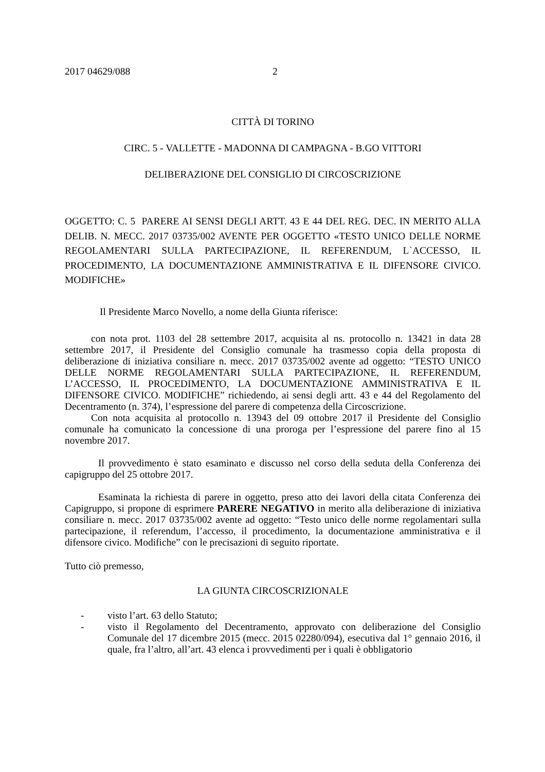2017 04629/088 2
CITTÀ DI TORINO
CIRC. 5 - VALLETTE - MADONNA DI CAMPAGNA - B.GO VITTORI
DELIBERAZIONE DEL CONSIGLIO DI CIRCOSCRIZIONE
OGGETTO: C. 5 PARERE AI SENSI DEGLI ARTT. 43 E 44 DEL REG. DEC. IN MERITO ALLA DELIB. N. MECC. 2017 03735/002 AVENTE PER OGGETTO «TESTO UNICO DELLE NORME REGOLAMENTARI SULLA PARTECIPAZIONE, IL REFERENDUM, L`ACCESSO, IL PROCEDIMENTO, LA DOCUMENTAZIONE AMMINISTRATIVA E IL DIFENSORE CIVICO. MODIFICHE»
Il Presidente Marco Novello, a nome della Giunta riferisce:
con nota prot. 1103 del 28 settembre 2017, acquisita al ns. protocollo n. 13421 in data 28 settembre 2017, il Presidente del Consiglio comunale ha trasmesso copia della proposta di deliberazione di iniziativa consiliare n. mecc. 2017 03735/002 avente ad oggetto: “TESTO UNICO DELLE NORME REGOLAMENTARI SULLA PARTECIPAZIONE, IL REFERENDUM, L’ACCESSO, IL PROCEDIMENTO, LA DOCUMENTAZIONE AMMINISTRATIVA E IL DIFENSORE CIVICO. MODIFICHE” richiedendo, ai sensi degli artt. 43 e 44 del Regolamento del Decentramento (n. 374), l’espressione del parere di competenza della Circoscrizione.
Con nota acquisita al protocollo n. 13943 del 09 ottobre 2017 il Presidente del Consiglio comunale ha comunicato la concessione di una proroga per l’espressione del parere fino al 15 novembre 2017.
Il provvedimento è stato esaminato e discusso nel corso della seduta della Conferenza dei capigruppo del 25 ottobre 2017.
Esaminata la richiesta di parere in oggetto, preso atto dei lavori della citata Conferenza dei Capigruppo, si propone di esprimere PARERE NEGATIVO in merito alla deliberazione di iniziativa consiliare n. mecc. 2017 03735/002 avente ad oggetto: “Testo unico delle norme regolamentari sulla partecipazione, il referendum, l’accesso, il procedimento, la documentazione amministrativa e il difensore civico. Modifiche” con le precisazioni di seguito riportate.
Tutto ciò premesso,
LA GIUNTA CIRCOSCRIZIONALE
- visto l’art. 63 dello Statuto;
- visto il Regolamento del Decentramento, approvato con deliberazione del Consiglio Comunale del 17 dicembre 2015 (mecc. 2015 02280/094), esecutiva dal 1° gennaio 2016, il quale, fra l’altro, all’art. 43 elenca i provvedimenti per i quali è obbligatorio